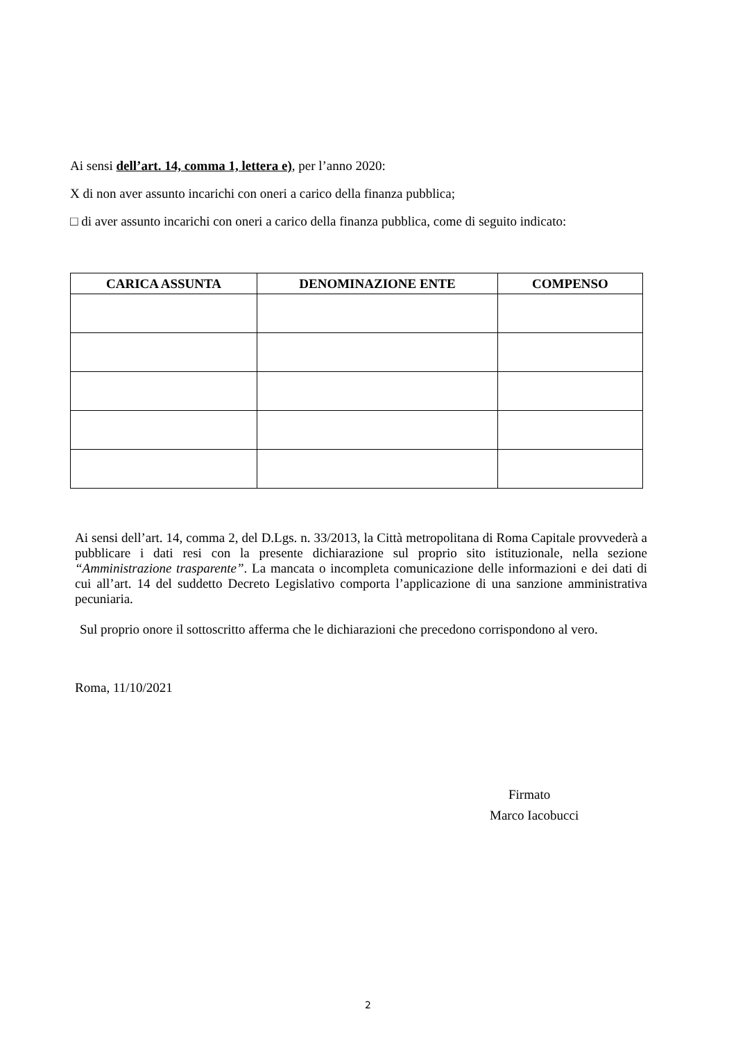Ai sensi dell’art. 14, comma 1, lettera e), per l’anno 2020:
X di non aver assunto incarichi con oneri a carico della finanza pubblica;
□ di aver assunto incarichi con oneri a carico della finanza pubblica, come di seguito indicato:
| CARICA ASSUNTA | DENOMINAZIONE ENTE | COMPENSO |
| --- | --- | --- |
Ai sensi dell’art. 14, comma 2, del D.Lgs. n. 33/2013, la Città metropolitana di Roma Capitale provvederà a pubblicare i dati resi con la presente dichiarazione sul proprio sito istituzionale, nella sezione “Amministrazione trasparente”. La mancata o incompleta comunicazione delle informazioni e dei dati di cui all’art. 14 del suddetto Decreto Legislativo comporta l’applicazione di una sanzione amministrativa pecuniaria.
Sul proprio onore il sottoscritto afferma che le dichiarazioni che precedono corrispondono al vero.
Roma, 11/10/2021
Firmato
Marco Iacobucci
2